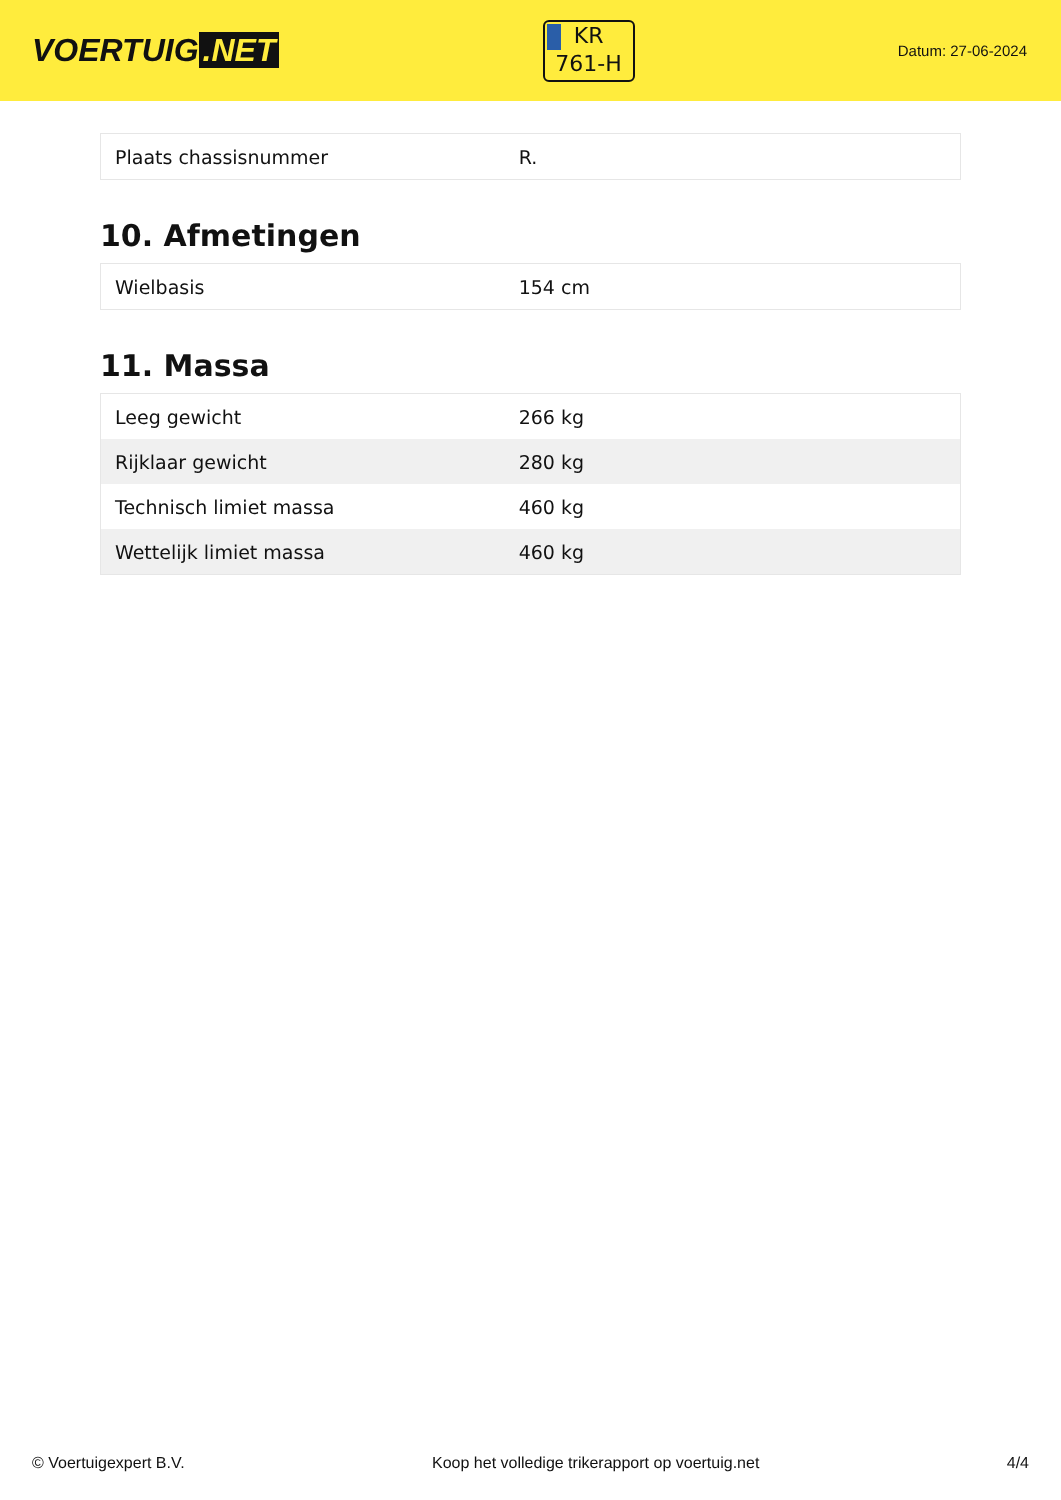VOERTUIG.NET
KR
761-H
Datum: 27-06-2024
| Plaats chassisnummer | R. |
10. Afmetingen
| Wielbasis | 154 cm |
11. Massa
| Leeg gewicht | 266 kg |
| Rijklaar gewicht | 280 kg |
| Technisch limiet massa | 460 kg |
| Wettelijk limiet massa | 460 kg |
© Voertuigexpert B.V. Koop het volledige trikerapport op voertuig.net 4/4